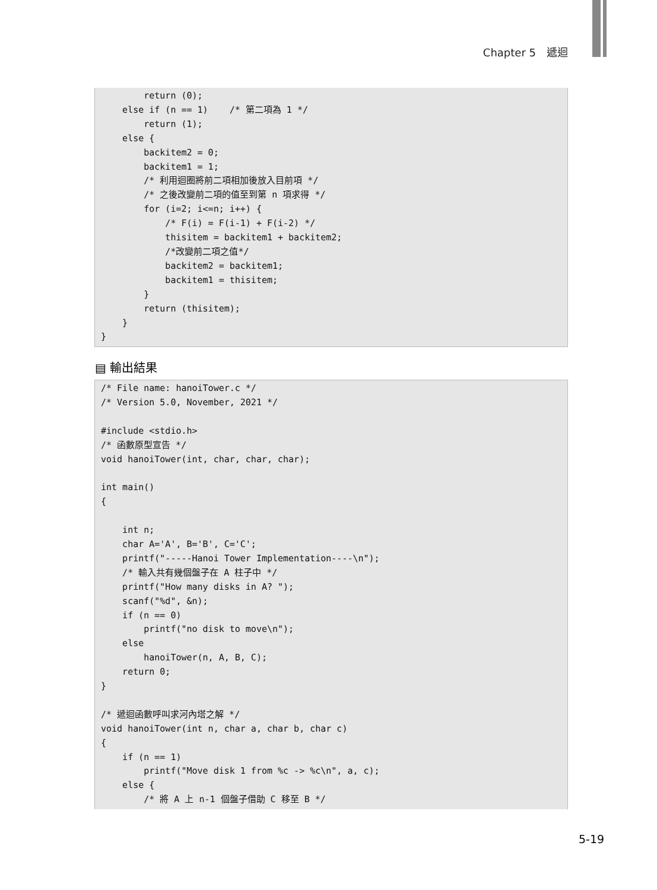Chapter 5　遞迴
        return (0);
    else if (n == 1)    /* 第二項為 1 */
        return (1);
    else {
        backitem2 = 0;
        backitem1 = 1;
        /* 利用迴圈將前二項相加後放入目前項 */
        /* 之後改變前二項的值至到第 n 項求得 */
        for (i=2; i<=n; i++) {
            /* F(i) = F(i-1) + F(i-2) */
            thisitem = backitem1 + backitem2;
            /*改變前二項之值*/
            backitem2 = backitem1;
            backitem1 = thisitem;
        }
        return (thisitem);
    }
}
▤ 輸出結果
/* File name: hanoiTower.c */
/* Version 5.0, November, 2021 */

#include <stdio.h>
/* 函數原型宣告 */
void hanoiTower(int, char, char, char);

int main()
{

    int n;
    char A='A', B='B', C='C';
    printf("-----Hanoi Tower Implementation----\n");
    /* 輸入共有幾個盤子在 A 柱子中 */
    printf("How many disks in A? ");
    scanf("%d", &n);
    if (n == 0)
        printf("no disk to move\n");
    else
        hanoiTower(n, A, B, C);
    return 0;
}

/* 遞迴函數呼叫求河內塔之解 */
void hanoiTower(int n, char a, char b, char c)
{
    if (n == 1)
        printf("Move disk 1 from %c -> %c\n", a, c);
    else {
        /* 將 A 上 n-1 個盤子借助 C 移至 B */
5-19